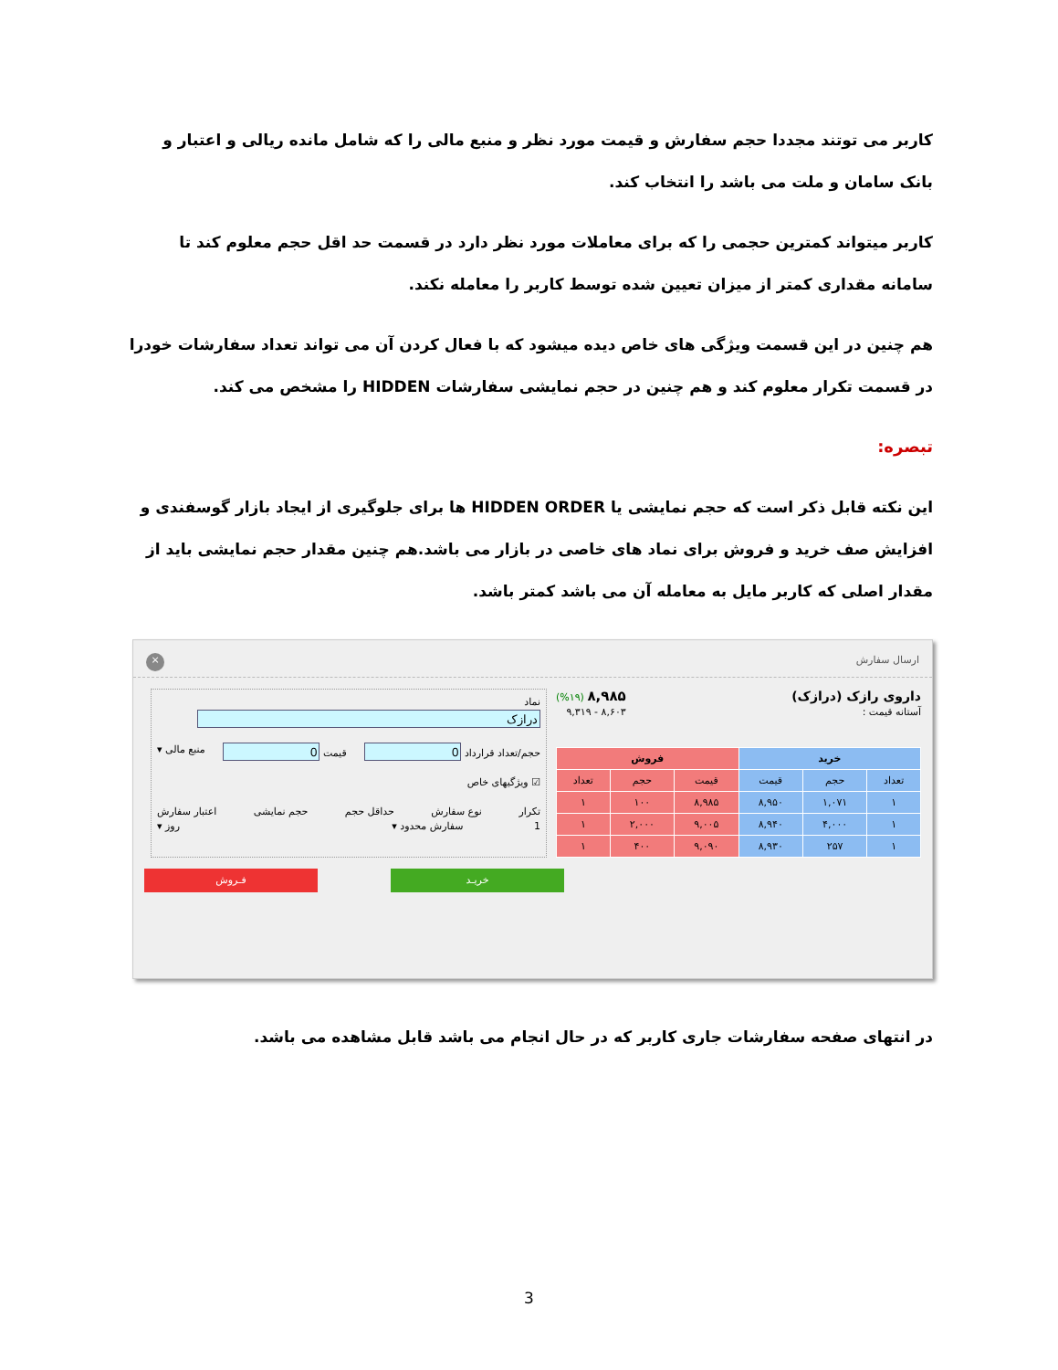کاربر می توتند مجددا حجم سفارش و قیمت مورد نظر و منبع مالی را که شامل مانده ریالی و اعتبار و بانک سامان و ملت می باشد را انتخاب کند.
کاربر میتواند کمترین حجمی را که برای معاملات مورد نظر دارد در قسمت حد اقل حجم معلوم کند تا سامانه مقداری کمتر از میزان تعیین شده توسط کاربر را معامله نکند.
هم چنین در این قسمت ویژگی های خاص دیده میشود که با فعال کردن آن می تواند تعداد سفارشات خودرا در قسمت تکرار معلوم کند و هم چنین در حجم نمایشی سفارشات HIDDEN را مشخص می کند.
تبصره:
این نکته قابل ذکر است که حجم نمایشی یا HIDDEN ORDER ها برای جلوگیری از ایجاد بازار گوسفندی و افزایش صف خرید و فروش برای نماد های خاصی در بازار می باشد.هم چنین مقدار حجم نمایشی باید از مقدار اصلی که کاربر مایل به معامله آن می باشد کمتر باشد.
ارسال سفارش ×
داروی رازک (درازک)
آستانه قیمت :
۸,۹۸۵ (%۱۹)
۸,۶۰۳ - ۹,۳۱۹
| خرید | | | فروش | | |
| --- | --- | --- | --- | --- | --- |
| تعداد | حجم | قیمت | قیمت | حجم | تعداد |
| ۱ | ۱,۰۷۱ | ۸,۹۵۰ | ۸,۹۸۵ | ۱۰۰ | ۱ |
| ۱ | ۴,۰۰۰ | ۸,۹۴۰ | ۹,۰۰۵ | ۲,۰۰۰ | ۱ |
| ۱ | ۲۵۷ | ۸,۹۳۰ | ۹,۰۹۰ | ۴۰۰ | ۱ |
نماد
حجم/تعداد قرارداد قیمت منبع مالی ▾
☑ ویژگیهای خاص
تکرار نوع سفارش حداقل حجم حجم نمایشی اعتبار سفارش
1 سفارش محدود ▾ روز ▾
فـروش خریـد
در انتهای صفحه سفارشات جاری کاربر که در حال انجام می باشد قابل مشاهده می باشد.
3